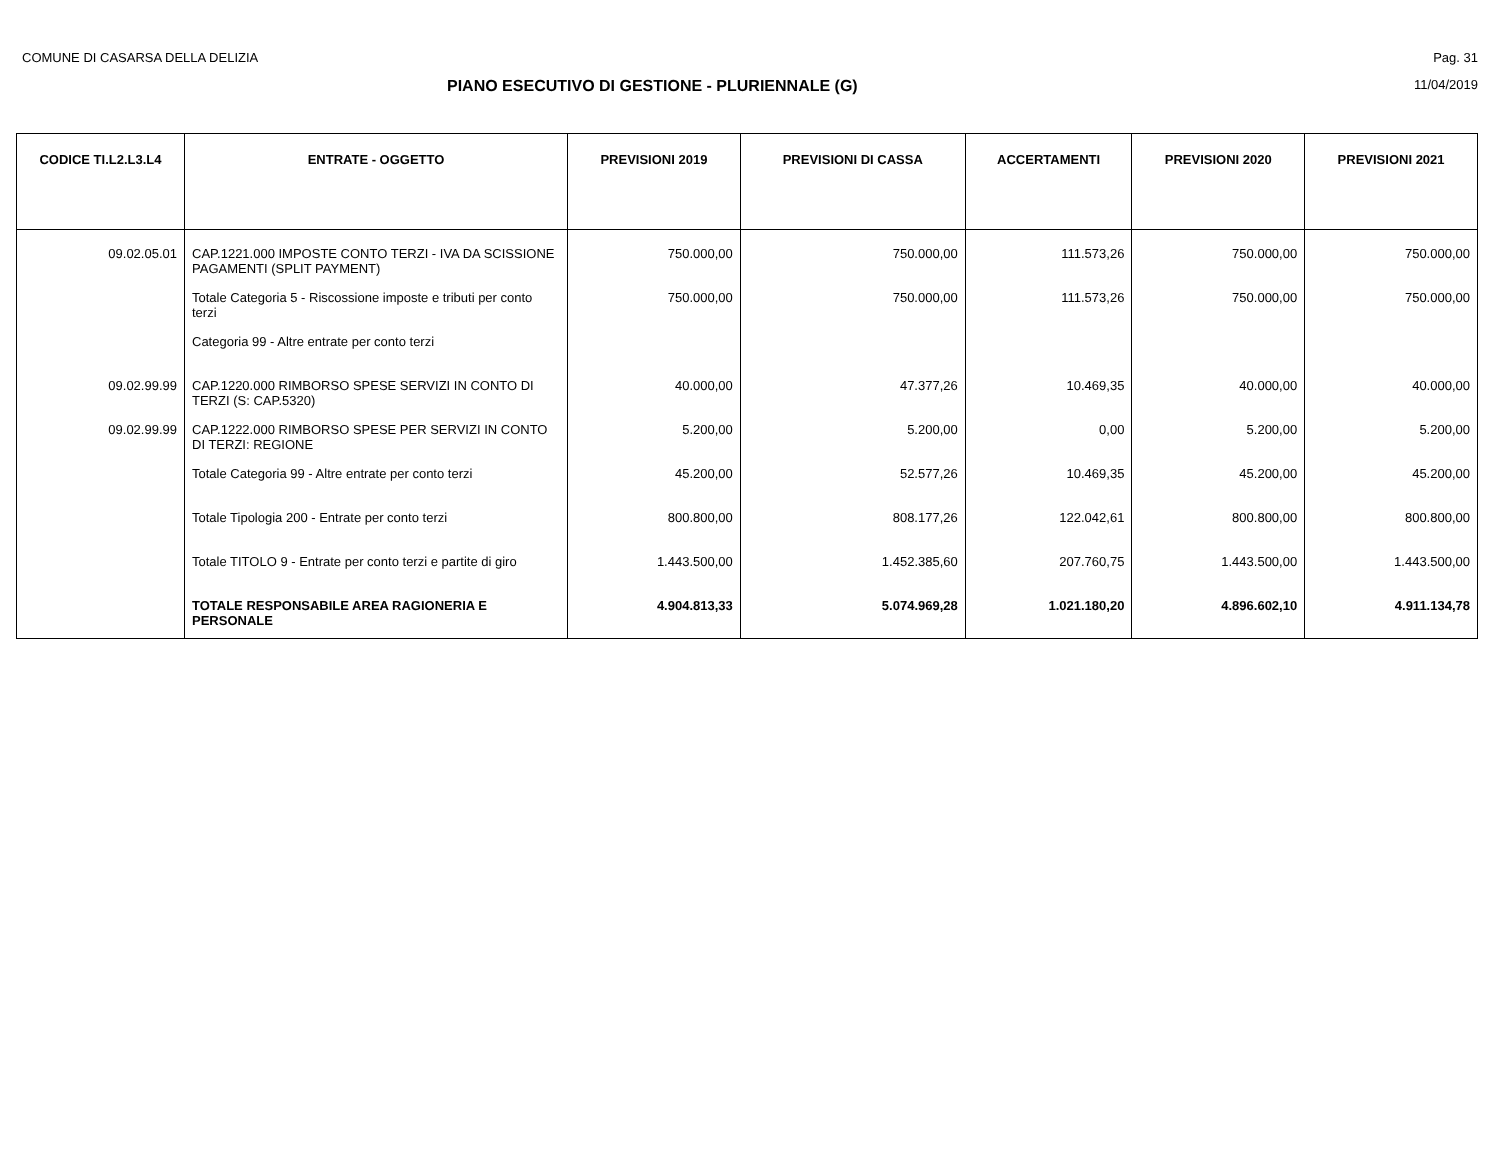COMUNE DI CASARSA DELLA DELIZIA Pag. 31
PIANO ESECUTIVO DI GESTIONE - PLURIENNALE (G) 11/04/2019
| CODICE TI.L2.L3.L4 | ENTRATE - OGGETTO | PREVISIONI 2019 | PREVISIONI DI CASSA | ACCERTAMENTI | PREVISIONI 2020 | PREVISIONI 2021 |
| --- | --- | --- | --- | --- | --- | --- |
| 09.02.05.01 | CAP.1221.000 IMPOSTE CONTO TERZI - IVA DA SCISSIONE PAGAMENTI (SPLIT PAYMENT) | 750.000,00 | 750.000,00 | 111.573,26 | 750.000,00 | 750.000,00 |
| | Totale Categoria 5 - Riscossione imposte e tributi per conto terzi | 750.000,00 | 750.000,00 | 111.573,26 | 750.000,00 | 750.000,00 |
| | Categoria 99 - Altre entrate per conto terzi | | | | | |
| 09.02.99.99 | CAP.1220.000 RIMBORSO SPESE SERVIZI IN CONTO DI TERZI (S: CAP.5320) | 40.000,00 | 47.377,26 | 10.469,35 | 40.000,00 | 40.000,00 |
| 09.02.99.99 | CAP.1222.000 RIMBORSO SPESE PER SERVIZI IN CONTO DI TERZI: REGIONE | 5.200,00 | 5.200,00 | 0,00 | 5.200,00 | 5.200,00 |
| | Totale Categoria 99 - Altre entrate per conto terzi | 45.200,00 | 52.577,26 | 10.469,35 | 45.200,00 | 45.200,00 |
| | Totale Tipologia 200 - Entrate per conto terzi | 800.800,00 | 808.177,26 | 122.042,61 | 800.800,00 | 800.800,00 |
| | Totale TITOLO 9 - Entrate per conto terzi e partite di giro | 1.443.500,00 | 1.452.385,60 | 207.760,75 | 1.443.500,00 | 1.443.500,00 |
| | TOTALE RESPONSABILE AREA RAGIONERIA E PERSONALE | 4.904.813,33 | 5.074.969,28 | 1.021.180,20 | 4.896.602,10 | 4.911.134,78 |